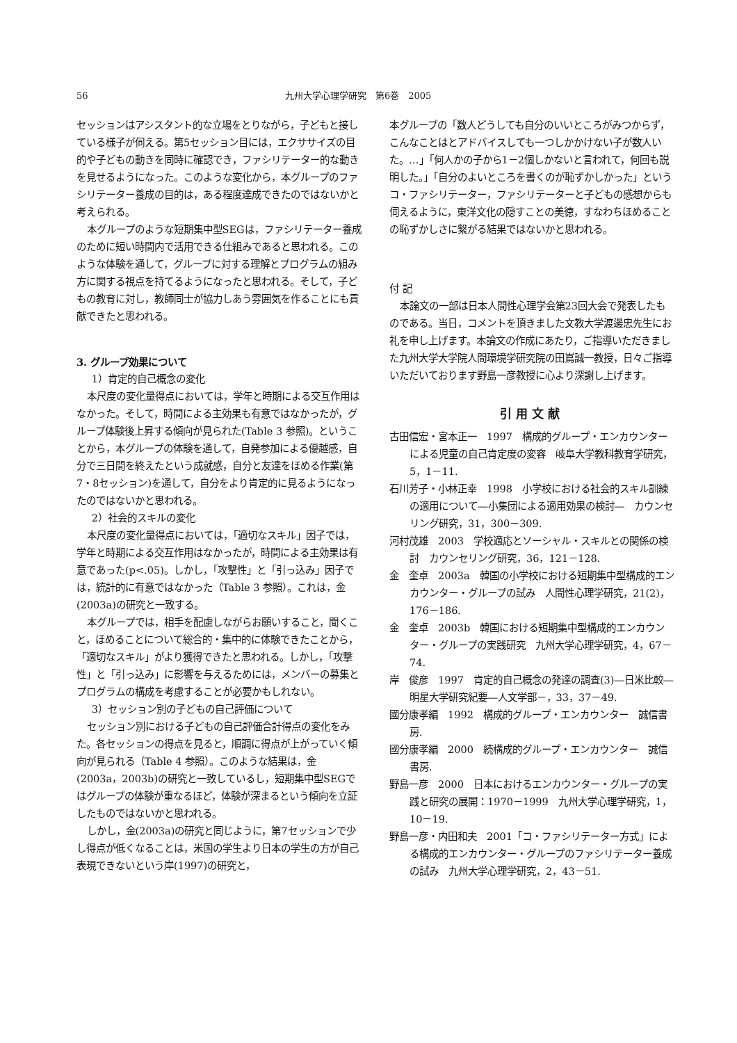56 九州大学心理学研究　第6巻　2005
セッションはアシスタント的な立場をとりながら，子どもと接している様子が伺える。第5セッション目には，エクササイズの目的や子どもの動きを同時に確認でき，ファシリテーター的な動きを見せるようになった。このような変化から，本グループのファシリテーター養成の目的は，ある程度達成できたのではないかと考えられる。
本グループのような短期集中型SEGは，ファシリテーター養成のために短い時間内で活用できる仕組みであると思われる。このような体験を通して，グループに対する理解とプログラムの組み方に関する視点を持てるようになったと思われる。そして，子どもの教育に対し，教師同士が協力しあう雰囲気を作ることにも貢献できたと思われる。
3. グループ効果について
1）肯定的自己概念の変化
本尺度の変化量得点においては，学年と時期による交互作用はなかった。そして，時間による主効果も有意ではなかったが，グループ体験後上昇する傾向が見られた(Table 3 参照)。ということから，本グループの体験を通して，自発参加による優越感，自分で三日間を終えたという成就感，自分と友達をほめる作業(第7・8セッション)を通して，自分をより肯定的に見るようになったのではないかと思われる。
2）社会的スキルの変化
本尺度の変化量得点においては，「適切なスキル」因子では，学年と時期による交互作用はなかったが，時間による主効果は有意であった(p<.05)。しかし，「攻撃性」と「引っ込み」因子では，統計的に有意ではなかった（Table 3 参照）。これは，金(2003a)の研究と一致する。
本グループでは，相手を配慮しながらお願いすること，聞くこと，ほめることについて総合的・集中的に体験できたことから，「適切なスキル」がより獲得できたと思われる。しかし，「攻撃性」と「引っ込み」に影響を与えるためには，メンバーの募集とプログラムの構成を考慮することが必要かもしれない。
3）セッション別の子どもの自己評価について
セッション別における子どもの自己評価合計得点の変化をみた。各セッションの得点を見ると，順調に得点が上がっていく傾向が見られる（Table 4 参照）。このような結果は，金(2003a，2003b)の研究と一致しているし，短期集中型SEGではグループの体験が重なるほど，体験が深まるという傾向を立証したものではないかと思われる。
しかし，金(2003a)の研究と同じように，第7セッションで少し得点が低くなることは，米国の学生より日本の学生の方が自己表現できないという岸(1997)の研究と，
本グループの「数人どうしても自分のいいところがみつからず，こんなことはとアドバイスしても一つしかかけない子が数人いた。…」「何人かの子から1－2個しかないと言われて，何回も説明した。」「自分のよいところを書くのが恥ずかしかった」というコ・ファシリテーター，ファシリテーターと子どもの感想からも伺えるように，東洋文化の隠すことの美徳，すなわちほめることの恥ずかしさに繋がる結果ではないかと思われる。
付 記
本論文の一部は日本人間性心理学会第23回大会で発表したものである。当日，コメントを頂きました文教大学渡邊忠先生にお礼を申し上げます。本論文の作成にあたり，ご指導いただきました九州大学大学院人間環境学研究院の田嶌誠一教授，日々ご指導いただいております野島一彦教授に心より深謝し上げます。
引用文献
古田信宏・宮本正一　1997　構成的グループ・エンカウンターによる児童の自己肯定度の変容　岐阜大学教科教育学研究，5，1－11.
石川芳子・小林正幸　1998　小学校における社会的スキル訓練の適用について―小集団による適用効果の検討―　カウンセリング研究，31，300－309.
河村茂雄　2003　学校適応とソーシャル・スキルとの関係の検討　カウンセリング研究，36，121－128.
金　奎卓　2003a　韓国の小学校における短期集中型構成的エンカウンター・グループの試み　人間性心理学研究，21(2)，176－186.
金　奎卓　2003b　韓国における短期集中型構成的エンカウンター・グループの実践研究　九州大学心理学研究，4，67－74.
岸　俊彦　1997　肯定的自己概念の発達の調査(3)―日米比較―　明星大学研究紀要―人文学部－，33，37－49.
國分康孝編　1992　構成的グループ・エンカウンター　誠信書房.
國分康孝編　2000　続構成的グループ・エンカウンター　誠信書房.
野島一彦　2000　日本におけるエンカウンター・グループの実践と研究の展開：1970－1999　九州大学心理学研究，1，10－19.
野島一彦・内田和夫　2001「コ・ファシリテーター方式」による構成的エンカウンター・グループのファシリテーター養成の試み　九州大学心理学研究，2，43－51.